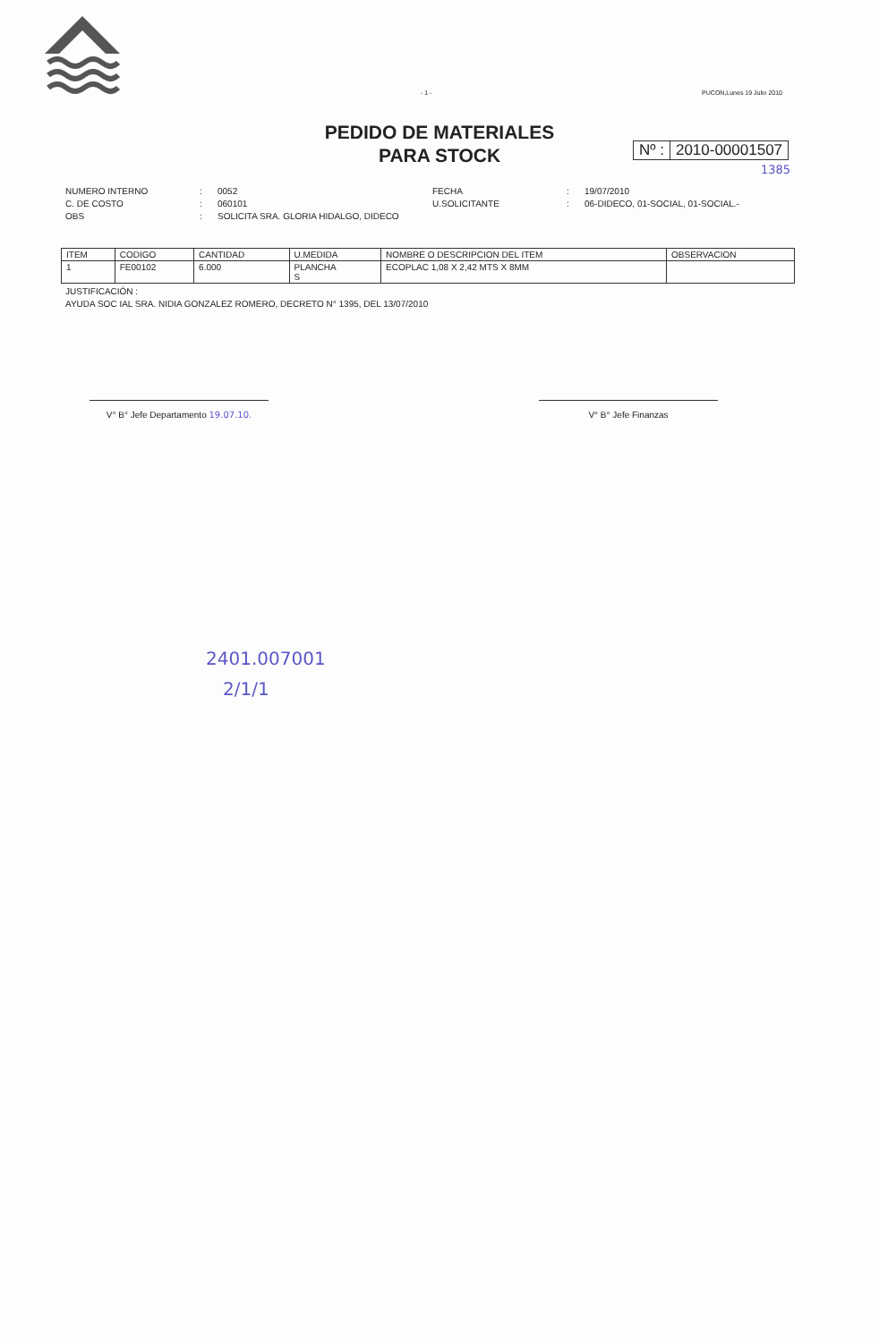- 1 - PUCON,Lunes 19 Julio 2010
PEDIDO DE MATERIALES
PARA STOCK
Nº : 2010-00001507
1385
NUMERO INTERNO: 0052 FECHA: 19/07/2010 C. DE COSTO: 060101 U.SOLICITANTE: 06-DIDECO, 01-SOCIAL, 01-SOCIAL.- OBS: SOLICITA SRA. GLORIA HIDALGO, DIDECO
| ITEM | CODIGO | CANTIDAD | U.MEDIDA | NOMBRE O DESCRIPCION DEL ITEM | OBSERVACION |
| --- | --- | --- | --- | --- | --- |
| 1 | FE00102 | 6.000 | PLANCHA S | ECOPLAC 1,08 X 2,42 MTS X 8MM | |
JUSTIFICACIÓN :
AYUDA SOC IAL SRA. NIDIA GONZALEZ ROMERO, DECRETO N° 1395, DEL 13/07/2010
V° B° Jefe Departamento 19.07.10. V° B° Jefe Finanzas
2401.007001
2/1/1